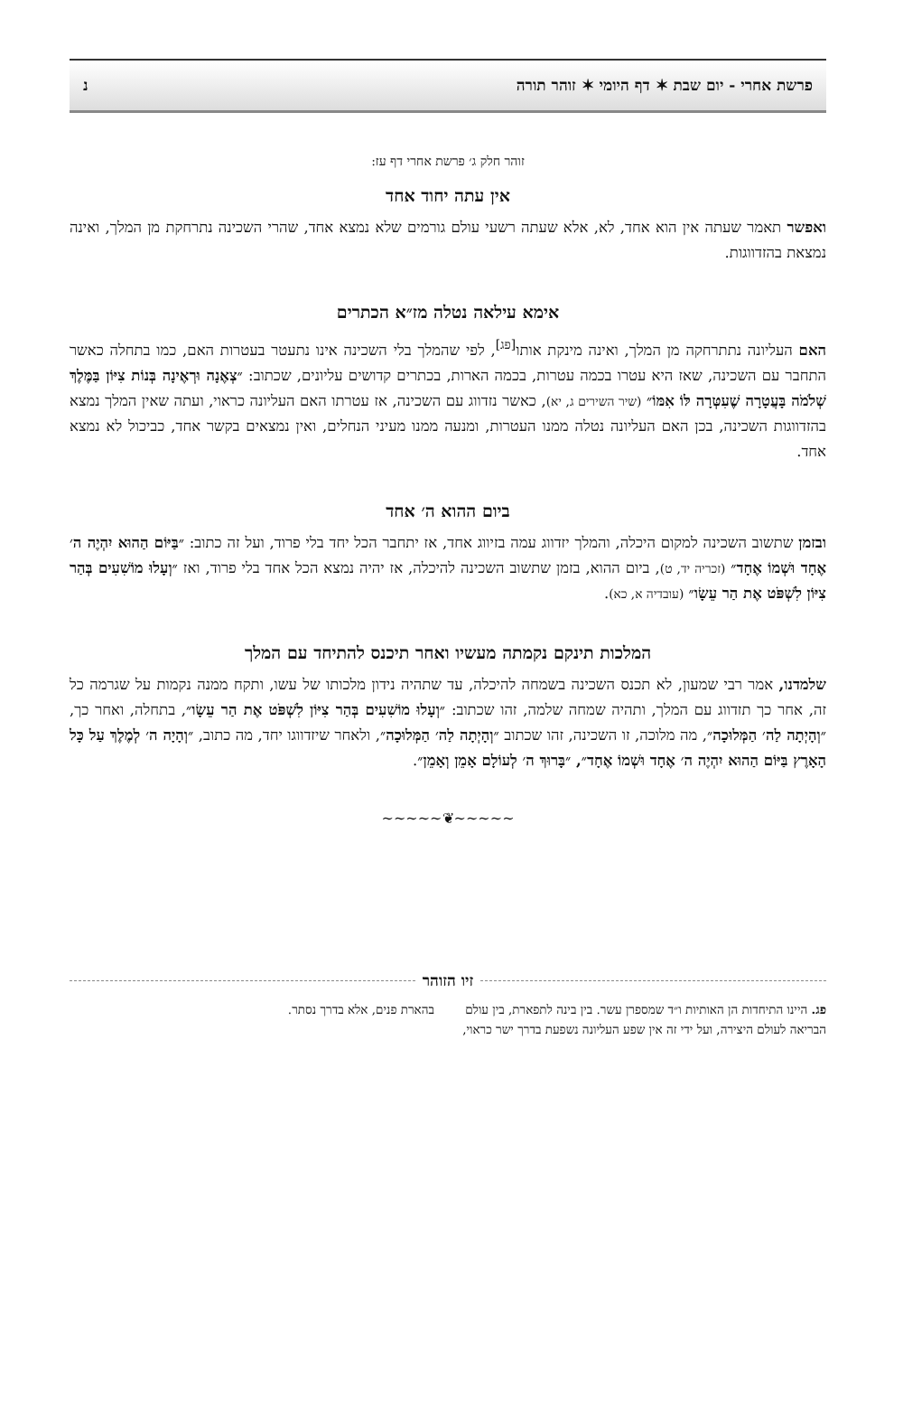פרשת אחרי - יום שבת ✶ דף היומי ✶ זוהר תורה נ
זוהר חלק ג׳ פרשת אחרי דף עז:
אין עתה יחוד אחד
ואפשר תאמר שעתה אין הוא אחד, לא, אלא שעתה רשעי עולם גורמים שלא נמצא אחד, שהרי השכינה נתרחקת מן המלך, ואינה נמצאת בהזדווגות.
אימא עילאה נטלה מז״א הכתרים
האם העליונה נתתרחקה מן המלך, ואינה מינקת אותו<sup>[פג]</sup>, לפי שהמלך בלי השכינה אינו נתעטר בעטרות האם, כמו בתחלה כאשר התחבר עם השכינה, שאז היא עטרו בכמה עטרות, בכמה הארות, בכתרים קדושים עליונים, שכתוב: ״צְאֶנָה וּרְאֶינָה בְּנוֹת צִיּוֹן בַּמֶּלֶךְ שְׁלֹמֹה בָּעֲטָרָה שֶׁעִטְּרָה לּוֹ אִמּוֹ״ (שיר השירים ג, יא), כאשר נזדווג עם השכינה, אז עטרתו האם העליונה כראוי, ועתה שאין המלך נמצא בהזדווגות השכינה, בכן האם העליונה נטלה ממנו העטרות, ומנעה ממנו מעיני הנחלים, ואין נמצאים בקשר אחד, כביכול לא נמצא אחד.
ביום ההוא ה׳ אחד
ובזמן שתשוב השכינה למקום היכלה, והמלך יזדווג עמה בזיווג אחד, אז יתחבר הכל יחד בלי פרוד, ועל זה כתוב: ״בַּיּוֹם הַהוּא יִהְיֶה ה׳ אֶחָד וּשְׁמוֹ אֶחָד״ (זכריה יד, ט), ביום ההוא, בזמן שתשוב השכינה להיכלה, אז יהיה נמצא הכל אחד בלי פרוד, ואז ״וְעָלוּ מוֹשִׁעִים בְּהַר צִיּוֹן לִשְׁפֹּט אֶת הַר עֵשָׂו״ (עובדיה א, כא).
המלכות תינקם נקמתה מעשיו ואחר תיכנס להתיחד עם המלך
שלמדנו, אמר רבי שמעון, לא תכנס השכינה בשמחה להיכלה, עד שתהיה נידון מלכותו של עשו, ותקח ממנה נקמות על שגרמה כל זה, אחר כך תזדווג עם המלך, ותהיה שמחה שלמה, זהו שכתוב: ״וְעָלוּ מוֹשִׁעִים בְּהַר צִיּוֹן לִשְׁפֹּט אֶת הַר עֵשָׂו״, בתחלה, ואחר כך, ״וְהָיְתָה לַה׳ הַמְּלוּכָה״, מה מלוכה, זו השכינה, זהו שכתוב ״וְהָיְתָה לַה׳ הַמְּלוּכָה״, ולאחר שיזדווגו יחד, מה כתוב, ״וְהָיָה ה׳ לְמֶלֶךְ עַל כָּל הָאָרֶץ בַּיּוֹם הַהוּא יִהְיֶה ה׳ אֶחָד וּשְׁמוֹ אֶחָד״, ״בָּרוּךְ ה׳ לְעוֹלָם אָמֵן וְאָמֵן״.
~~~~~❦~~~~~
זיו הזוהר
פג. היינו התיחדות הן האותיות ו״ד שמספרן עשר. בין בינה לתפארת, בין עולם הבריאה לעולם היצירה, ועל ידי זה אין שפע העליונה נשפעת בדרך ישר כראוי, בהארת פנים, אלא בדרך נסתר.